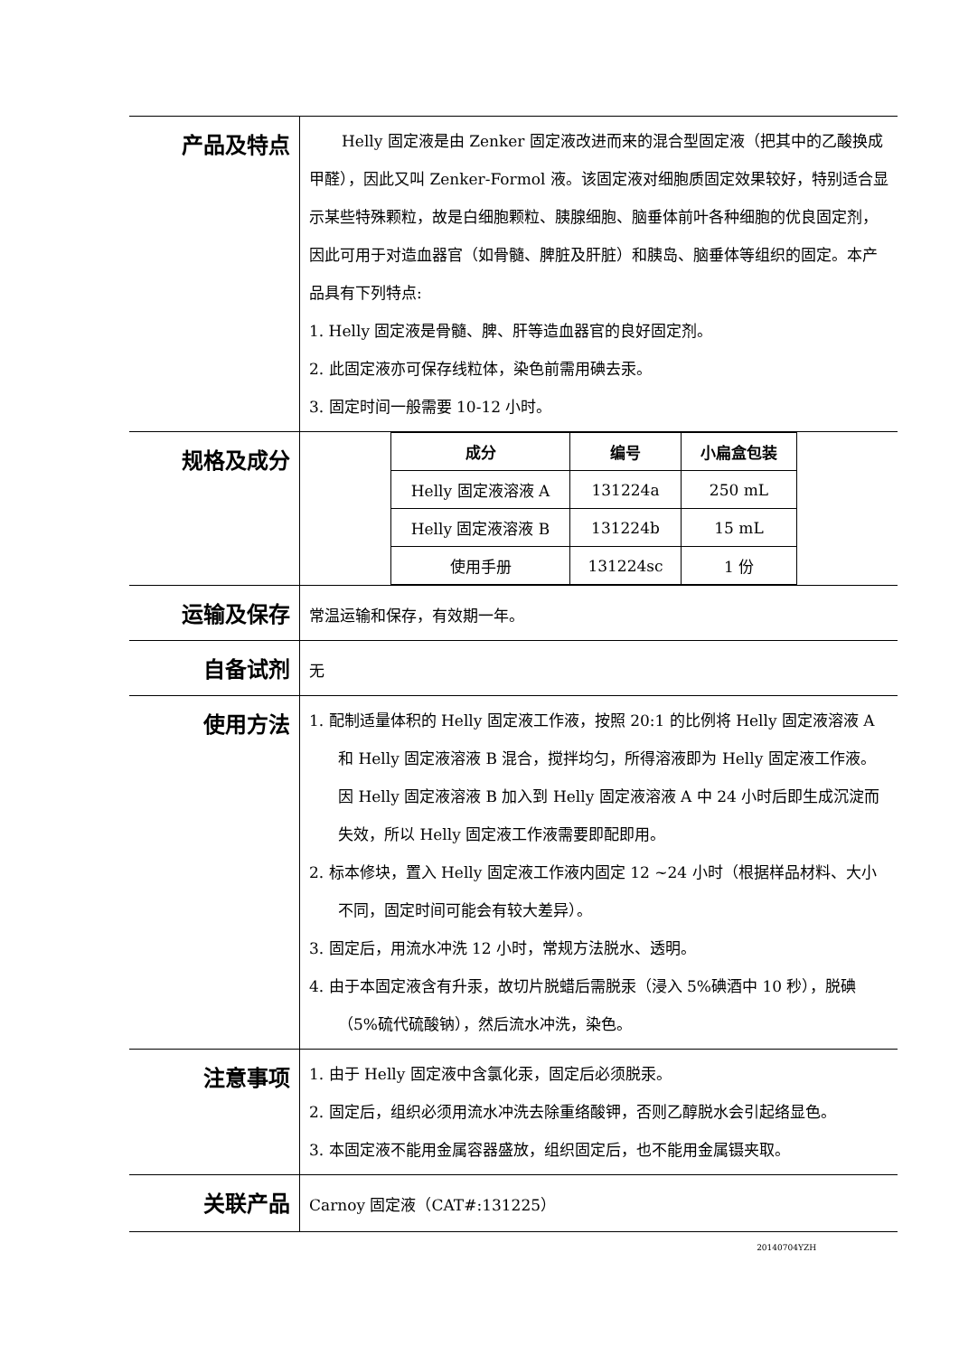| 产品及特点 | Helly 固定液是由 Zenker 固定液改进而来的混合型固定液（把其中的乙酸换成甲醛），因此又叫 Zenker-Formol 液。该固定液对细胞质固定效果较好，特别适合显示某些特殊颗粒，故是白细胞颗粒、胰腺细胞、脑垂体前叶各种细胞的优良固定剂，因此可用于对造血器官（如骨髓、脾脏及肝脏）和胰岛、脑垂体等组织的固定。本产品具有下列特点: 1. Helly 固定液是骨髓、脾、肝等造血器官的良好固定剂。 2. 此固定液亦可保存线粒体，染色前需用碘去汞。 3. 固定时间一般需要 10-12 小时。 |
| 规格及成分 | / 成分 / 编号 / 小扁盒包装 / / --- / --- / --- / / Helly 固定液溶液 A / 131224a / 250 mL / / Helly 固定液溶液 B / 131224b / 15 mL / / 使用手册 / 131224sc / 1 份 / |
| 运输及保存 | 常温运输和保存，有效期一年。 |
| 自备试剂 | 无 |
| 使用方法 | 1. 配制适量体积的 Helly 固定液工作液，按照 20:1 的比例将 Helly 固定液溶液 A 和 Helly 固定液溶液 B 混合，搅拌均匀，所得溶液即为 Helly 固定液工作液。因 Helly 固定液溶液 B 加入到 Helly 固定液溶液 A 中 24 小时后即生成沉淀而失效，所以 Helly 固定液工作液需要即配即用。 2. 标本修块，置入 Helly 固定液工作液内固定 12 ~24 小时（根据样品材料、大小不同，固定时间可能会有较大差异）。 3. 固定后，用流水冲洗 12 小时，常规方法脱水、透明。 4. 由于本固定液含有升汞，故切片脱蜡后需脱汞（浸入 5%碘酒中 10 秒），脱碘（5%硫代硫酸钠），然后流水冲洗，染色。 |
| 注意事项 | 1. 由于 Helly 固定液中含氯化汞，固定后必须脱汞。 2. 固定后，组织必须用流水冲洗去除重络酸钾，否则乙醇脱水会引起络显色。 3. 本固定液不能用金属容器盛放，组织固定后，也不能用金属镊夹取。 |
| 关联产品 | Carnoy 固定液（CAT#:131225） |
20140704YZH